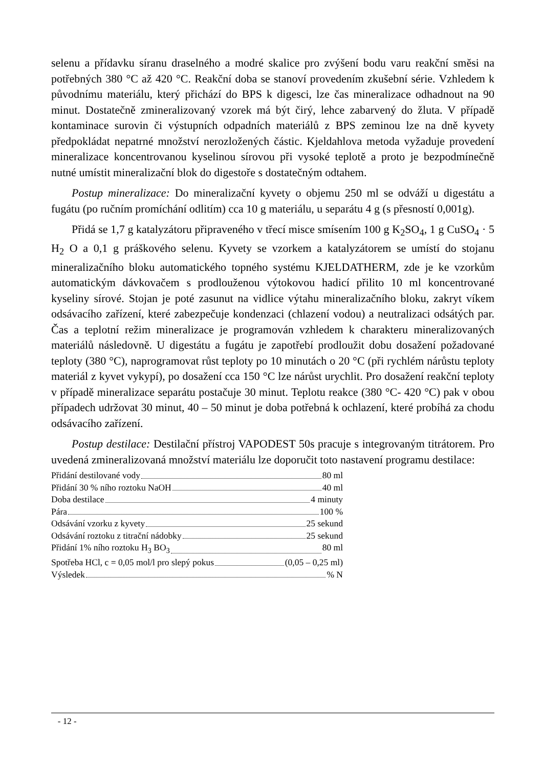selenu a přídavku síranu draselného a modré skalice pro zvýšení bodu varu reakční směsi na potřebných 380 °C až 420 °C. Reakční doba se stanoví provedením zkušební série. Vzhledem k původnímu materiálu, který přichází do BPS k digesci, lze čas mineralizace odhadnout na 90 minut. Dostatečně zmineralizovaný vzorek má být čirý, lehce zabarvený do žluta. V případě kontaminace surovin či výstupních odpadních materiálů z BPS zeminou lze na dně kyvety předpokládat nepatrné množství nerozložených částic. Kjeldahlova metoda vyžaduje provedení mineralizace koncentrovanou kyselinou sírovou při vysoké teplotě a proto je bezpodmínečně nutné umístit mineralizační blok do digestoře s dostatečným odtahem.
Postup mineralizace: Do mineralizační kyvety o objemu 250 ml se odváží u digestátu a fugátu (po ručním promíchání odlitím) cca 10 g materiálu, u separátu 4 g (s přesností 0,001g).
Přidá se 1,7 g katalyzátoru připraveného v třecí misce smísením 100 g K<sub>2</sub>SO<sub>4</sub>, 1 g CuSO<sub>4</sub> · 5 H<sub>2</sub> O a 0,1 g práškového selenu. Kyvety se vzorkem a katalyzátorem se umístí do stojanu mineralizačního bloku automatického topného systému KJELDATHERM, zde je ke vzorkům automatickým dávkovačem s prodlouženou výtokovou hadicí přilito 10 ml koncentrované kyseliny sírové. Stojan je poté zasunut na vidlice výtahu mineralizačního bloku, zakryt víkem odsávacího zařízení, které zabezpečuje kondenzaci (chlazení vodou) a neutralizaci odsátých par. Čas a teplotní režim mineralizace je programován vzhledem k charakteru mineralizovaných materiálů následovně. U digestátu a fugátu je zapotřebí prodloužit dobu dosažení požadované teploty (380 °C), naprogramovat růst teploty po 10 minutách o 20 °C (při rychlém nárůstu teploty materiál z kyvet vykypí), po dosažení cca 150 °C lze nárůst urychlit. Pro dosažení reakční teploty v případě mineralizace separátu postačuje 30 minut. Teplotu reakce (380 °C- 420 °C) pak v obou případech udržovat 30 minut, 40 – 50 minut je doba potřebná k ochlazení, které probíhá za chodu odsávacího zařízení.
Postup destilace: Destilační přístroj VAPODEST 50s pracuje s integrovaným titrátorem. Pro uvedená zmineralizovaná množství materiálu lze doporučit toto nastavení programu destilace:
Přidání destilované vody 80 ml
Přidání 30 % ního roztoku NaOH 40 ml
Doba destilace 4 minuty
Pára 100 %
Odsávání vzorku z kyvety 25 sekund
Odsávání roztoku z titrační nádobky 25 sekund
Přidání 1% ního roztoku H<sub>3</sub> BO<sub>3</sub> 80 ml
Spotřeba HCl, c = 0,05 mol/l pro slepý pokus (0,05 – 0,25 ml)
Výsledek % N
- 12 -